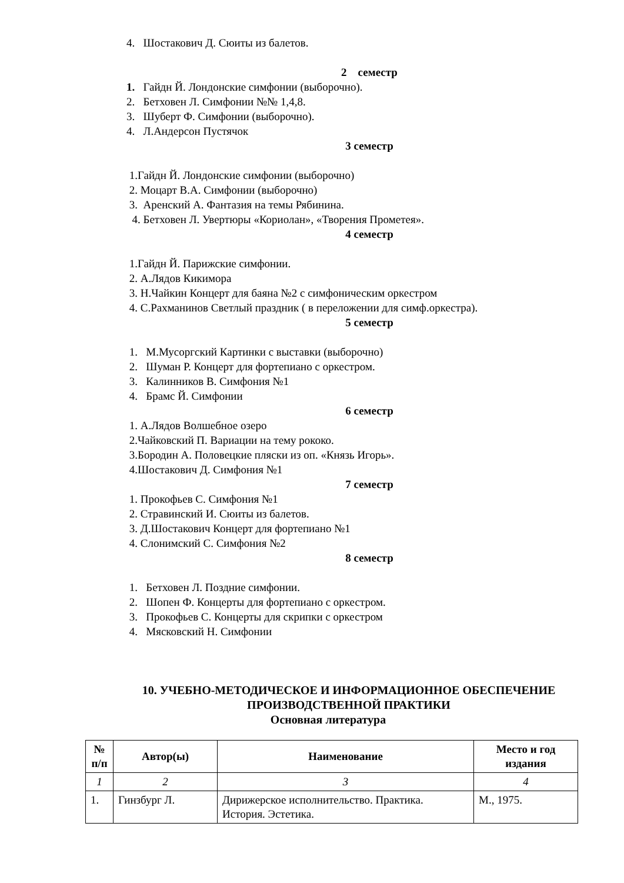4. Шостакович Д. Сюиты из балетов.
2 семестр
1. Гайдн Й. Лондонские симфонии (выборочно).
2. Бетховен Л. Симфонии №№ 1,4,8.
3. Шуберт Ф. Симфонии (выборочно).
4. Л.Андерсон Пустячок
3 семестр
1.Гайдн Й. Лондонские симфонии (выборочно)
2. Моцарт В.А. Симфонии (выборочно)
3. Аренский А. Фантазия на темы Рябинина.
4. Бетховен Л. Увертюры «Кориолан», «Творения Прометея».
4 семестр
1.Гайдн Й. Парижские симфонии.
2. А.Лядов Кикимора
3. Н.Чайкин Концерт для баяна №2 с симфоническим оркестром
4. С.Рахманинов Светлый праздник ( в переложении для симф.оркестра).
5 семестр
1. М.Мусоргский Картинки с выставки (выборочно)
2. Шуман Р. Концерт для фортепиано с оркестром.
3. Калинников В. Симфония №1
4. Брамс Й. Симфонии
6 семестр
1. А.Лядов Волшебное озеро
2.Чайковский П. Вариации на тему рококо.
3.Бородин А. Половецкие пляски из оп. «Князь Игорь».
4.Шостакович Д. Симфония №1
7 семестр
1. Прокофьев С. Симфония №1
2. Стравинский И. Сюиты из балетов.
3. Д.Шостакович Концерт для фортепиано №1
4. Слонимский С. Симфония №2
8 семестр
1. Бетховен Л. Поздние симфонии.
2. Шопен Ф. Концерты для фортепиано с оркестром.
3. Прокофьев С. Концерты для скрипки с оркестром
4. Мясковский Н. Симфонии
10. УЧЕБНО-МЕТОДИЧЕСКОЕ И ИНФОРМАЦИОННОЕ ОБЕСПЕЧЕНИЕ ПРОИЗВОДСТВЕННОЙ ПРАКТИКИ
Основная литература
| № п/п | Автор(ы) | Наименование | Место и год издания |
| --- | --- | --- | --- |
| 1 | 2 | 3 | 4 |
| 1. | Гинзбург Л. | Дирижерское исполнительство. Практика. История. Эстетика. | М., 1975. |